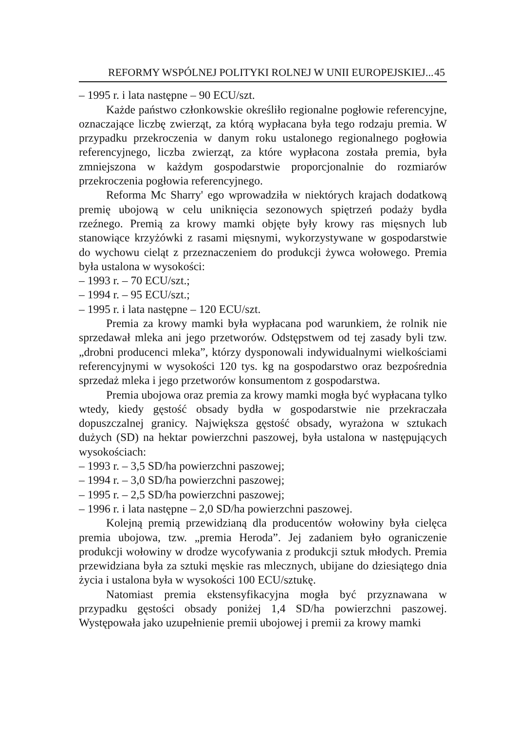REFORMY WSPÓLNEJ POLITYKI ROLNEJ W UNII EUROPEJSKIEJ... 45
– 1995 r. i lata następne – 90 ECU/szt.
Każde państwo członkowskie określiło regionalne pogłowie referencyjne, oznaczające liczbę zwierząt, za którą wypłacana była tego rodzaju premia. W przypadku przekroczenia w danym roku ustalonego regionalnego pogłowia referencyjnego, liczba zwierząt, za które wypłacona została premia, była zmniejszona w każdym gospodarstwie proporcjonalnie do rozmiarów przekroczenia pogłowia referencyjnego.
Reforma Mc Sharry' ego wprowadziła w niektórych krajach dodatkową premię ubojową w celu uniknięcia sezonowych spiętrzeń podaży bydła rzeźnego. Premią za krowy mamki objęte były krowy ras mięsnych lub stanowiące krzyżówki z rasami mięsnymi, wykorzystywane w gospodarstwie do wychowu cieląt z przeznaczeniem do produkcji żywca wołowego. Premia była ustalona w wysokości:
– 1993 r. – 70 ECU/szt.;
– 1994 r. – 95 ECU/szt.;
– 1995 r. i lata następne – 120 ECU/szt.
Premia za krowy mamki była wypłacana pod warunkiem, że rolnik nie sprzedawał mleka ani jego przetworów. Odstępstwem od tej zasady byli tzw. „drobni producenci mleka”, którzy dysponowali indywidualnymi wielkościami referencyjnymi w wysokości 120 tys. kg na gospodarstwo oraz bezpośrednia sprzedaż mleka i jego przetworów konsumentom z gospodarstwa.
Premia ubojowa oraz premia za krowy mamki mogła być wypłacana tylko wtedy, kiedy gęstość obsady bydła w gospodarstwie nie przekraczała dopuszczalnej granicy. Największa gęstość obsady, wyrażona w sztukach dużych (SD) na hektar powierzchni paszowej, była ustalona w następujących wysokościach:
– 1993 r. – 3,5 SD/ha powierzchni paszowej;
– 1994 r. – 3,0 SD/ha powierzchni paszowej;
– 1995 r. – 2,5 SD/ha powierzchni paszowej;
– 1996 r. i lata następne – 2,0 SD/ha powierzchni paszowej.
Kolejną premią przewidzianą dla producentów wołowiny była cielęca premia ubojowa, tzw. „premia Heroda”. Jej zadaniem było ograniczenie produkcji wołowiny w drodze wycofywania z produkcji sztuk młodych. Premia przewidziana była za sztuki męskie ras mlecznych, ubijane do dziesiątego dnia życia i ustalona była w wysokości 100 ECU/sztukę.
Natomiast premia ekstensyfikacyjna mogła być przyznawana w przypadku gęstości obsady poniżej 1,4 SD/ha powierzchni paszowej. Występowała jako uzupełnienie premii ubojowej i premii za krowy mamki